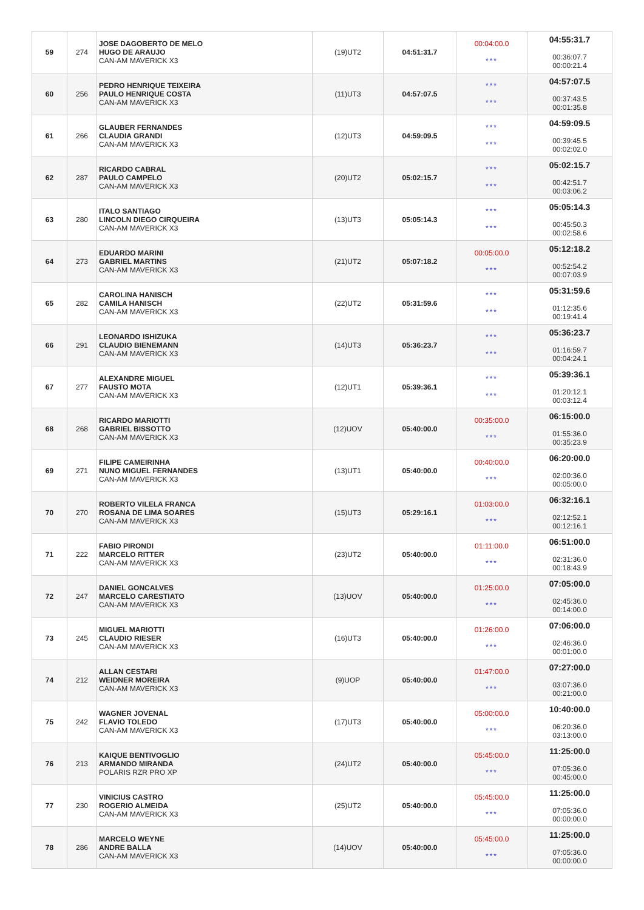| 59 | 274 | JOSE DAGOBERTO DE MELO HUGO DE ARAUJO CAN-AM MAVERICK X3 | (19)UT2 | 04:51:31.7 | 00:04:00.0 *** | 04:55:31.7 00:36:07.7 00:00:21.4 |
| 60 | 256 | PEDRO HENRIQUE TEIXEIRA PAULO HENRIQUE COSTA CAN-AM MAVERICK X3 | (11)UT3 | 04:57:07.5 | *** *** | 04:57:07.5 00:37:43.5 00:01:35.8 |
| 61 | 266 | GLAUBER FERNANDES CLAUDIA GRANDI CAN-AM MAVERICK X3 | (12)UT3 | 04:59:09.5 | *** *** | 04:59:09.5 00:39:45.5 00:02:02.0 |
| 62 | 287 | RICARDO CABRAL PAULO CAMPELO CAN-AM MAVERICK X3 | (20)UT2 | 05:02:15.7 | *** *** | 05:02:15.7 00:42:51.7 00:03:06.2 |
| 63 | 280 | ITALO SANTIAGO LINCOLN DIEGO CIRQUEIRA CAN-AM MAVERICK X3 | (13)UT3 | 05:05:14.3 | *** *** | 05:05:14.3 00:45:50.3 00:02:58.6 |
| 64 | 273 | EDUARDO MARINI GABRIEL MARTINS CAN-AM MAVERICK X3 | (21)UT2 | 05:07:18.2 | 00:05:00.0 *** | 05:12:18.2 00:52:54.2 00:07:03.9 |
| 65 | 282 | CAROLINA HANISCH CAMILA HANISCH CAN-AM MAVERICK X3 | (22)UT2 | 05:31:59.6 | *** *** | 05:31:59.6 01:12:35.6 00:19:41.4 |
| 66 | 291 | LEONARDO ISHIZUKA CLAUDIO BIENEMANN CAN-AM MAVERICK X3 | (14)UT3 | 05:36:23.7 | *** *** | 05:36:23.7 01:16:59.7 00:04:24.1 |
| 67 | 277 | ALEXANDRE MIGUEL FAUSTO MOTA CAN-AM MAVERICK X3 | (12)UT1 | 05:39:36.1 | *** *** | 05:39:36.1 01:20:12.1 00:03:12.4 |
| 68 | 268 | RICARDO MARIOTTI GABRIEL BISSOTTO CAN-AM MAVERICK X3 | (12)UOV | 05:40:00.0 | 00:35:00.0 *** | 06:15:00.0 01:55:36.0 00:35:23.9 |
| 69 | 271 | FILIPE CAMEIRINHA NUNO MIGUEL FERNANDES CAN-AM MAVERICK X3 | (13)UT1 | 05:40:00.0 | 00:40:00.0 *** | 06:20:00.0 02:00:36.0 00:05:00.0 |
| 70 | 270 | ROBERTO VILELA FRANCA ROSANA DE LIMA SOARES CAN-AM MAVERICK X3 | (15)UT3 | 05:29:16.1 | 01:03:00.0 *** | 06:32:16.1 02:12:52.1 00:12:16.1 |
| 71 | 222 | FABIO PIRONDI MARCELO RITTER CAN-AM MAVERICK X3 | (23)UT2 | 05:40:00.0 | 01:11:00.0 *** | 06:51:00.0 02:31:36.0 00:18:43.9 |
| 72 | 247 | DANIEL GONCALVES MARCELO CARESTIATO CAN-AM MAVERICK X3 | (13)UOV | 05:40:00.0 | 01:25:00.0 *** | 07:05:00.0 02:45:36.0 00:14:00.0 |
| 73 | 245 | MIGUEL MARIOTTI CLAUDIO RIESER CAN-AM MAVERICK X3 | (16)UT3 | 05:40:00.0 | 01:26:00.0 *** | 07:06:00.0 02:46:36.0 00:01:00.0 |
| 74 | 212 | ALLAN CESTARI WEIDNER MOREIRA CAN-AM MAVERICK X3 | (9)UOP | 05:40:00.0 | 01:47:00.0 *** | 07:27:00.0 03:07:36.0 00:21:00.0 |
| 75 | 242 | WAGNER JOVENAL FLAVIO TOLEDO CAN-AM MAVERICK X3 | (17)UT3 | 05:40:00.0 | 05:00:00.0 *** | 10:40:00.0 06:20:36.0 03:13:00.0 |
| 76 | 213 | KAIQUE BENTIVOGLIO ARMANDO MIRANDA POLARIS RZR PRO XP | (24)UT2 | 05:40:00.0 | 05:45:00.0 *** | 11:25:00.0 07:05:36.0 00:45:00.0 |
| 77 | 230 | VINICIUS CASTRO ROGERIO ALMEIDA CAN-AM MAVERICK X3 | (25)UT2 | 05:40:00.0 | 05:45:00.0 *** | 11:25:00.0 07:05:36.0 00:00:00.0 |
| 78 | 286 | MARCELO WEYNE ANDRE BALLA CAN-AM MAVERICK X3 | (14)UOV | 05:40:00.0 | 05:45:00.0 *** | 11:25:00.0 07:05:36.0 00:00:00.0 |